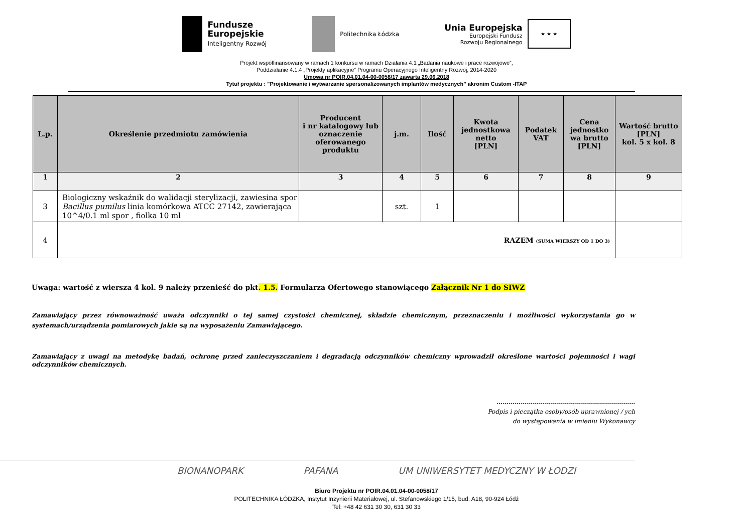Fundusze
Europejskie
Inteligentny Rozwój
Politechnika Łódzka
Unia Europejska
Europejski Fundusz
Rozwoju Regionalnego
★ ★ ★
Projekt współfinansowany w ramach 1 konkursu w ramach Działania 4.1 „Badania naukowe i prace rozwojowe”,
Poddziałanie 4.1.4 „Projekty aplikacyjne” Programu Operacyjnego Inteligentny Rozwój, 2014-2020
Umowa nr POIR.04.01.04-00-0058/17 zawarta 29.06.2018
Tytuł projektu : "Projektowanie i wytwarzanie spersonalizowanych implantów medycznych” akronim Custom -ITAP
| L.p. | Określenie przedmiotu zamówienia | Producent i nr katalogowy lub oznaczenie oferowanego produktu | j.m. | Ilość | Kwota jednostkowa netto [PLN] | Podatek VAT | Cena jednostko wa brutto [PLN] | Wartość brutto [PLN] kol. 5 x kol. 8 |
| --- | --- | --- | --- | --- | --- | --- | --- | --- |
| 1 | 2 | 3 | 4 | 5 | 6 | 7 | 8 | 9 |
| 3 | Biologiczny wskaźnik do walidacji sterylizacji, zawiesina spor Bacillus pumilus linia komórkowa ATCC 27142, zawierająca 10^4/0.1 ml spor , fiolka 10 ml | | szt. | 1 | | | | |
| 4 | RAZEM (SUMA WIERSZY OD 1 DO 3) | | | | | | | |
Uwaga: wartość z wiersza 4 kol. 9 należy przenieść do pkt. 1.5. Formularza Ofertowego stanowiącego Załącznik Nr 1 do SIWZ
Zamawiający przez równoważność uważa odczynniki o tej samej czystości chemicznej, składzie chemicznym, przeznaczeniu i możliwości wykorzystania go w systemach/urządzenia pomiarowych jakie są na wyposażeniu Zamawiającego.
Zamawiający z uwagi na metodykę badań, ochronę przed zanieczyszczaniem i degradacją odczynników chemiczny wprowadził określone wartości pojemności i wagi odczynników chemicznych.
……………………………………………………………
Podpis i pieczątka osoby/osób uprawnionej / ych
do występowania w imieniu Wykonawcy
BIONANOPARK PAFANA UM UNIWERSYTET MEDYCZNY W ŁODZI
Biuro Projektu nr POIR.04.01.04-00-0058/17
POLITECHNIKA ŁÓDZKA, Instytut Inzynierii Materiałowej, ul. Stefanowskiego 1/15, bud. A18, 90-924 Łódź
Tel: +48 42 631 30 30, 631 30 33